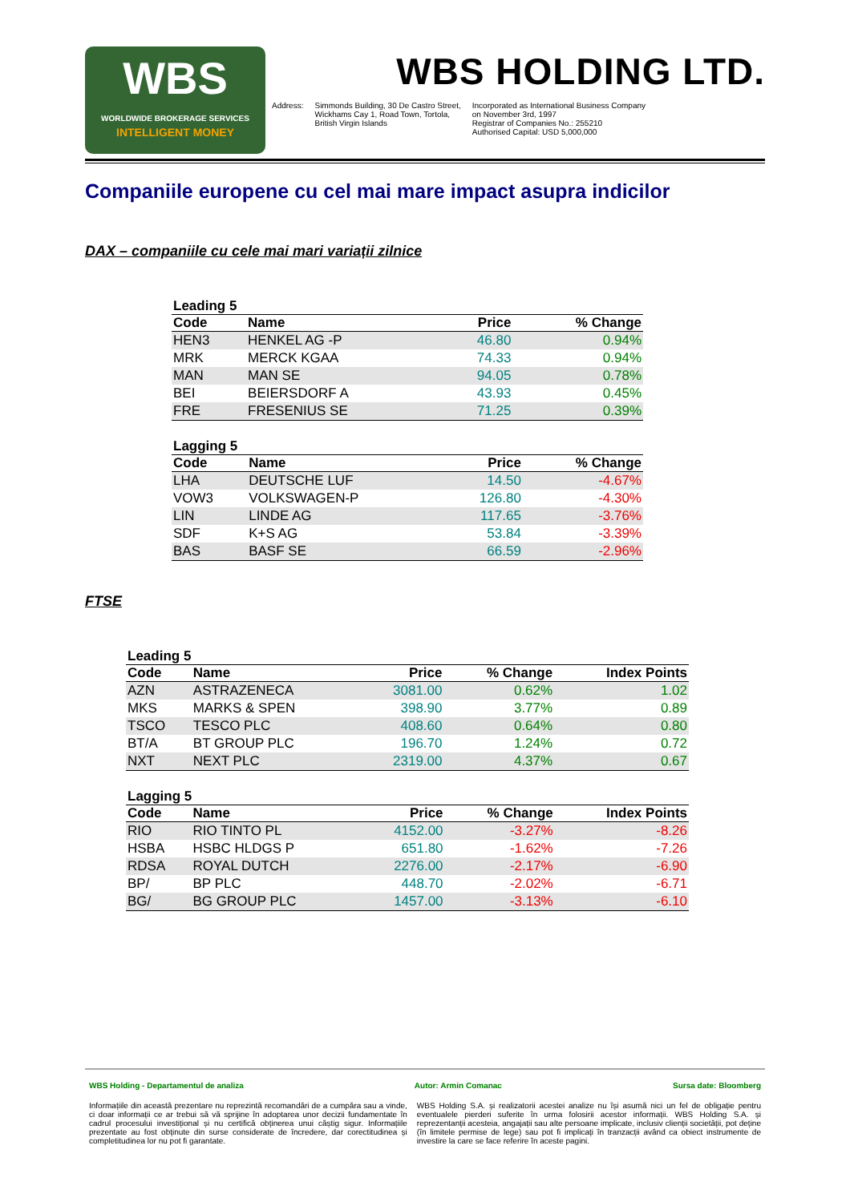WBS
WORLDWIDE BROKERAGE SERVICES
INTELLIGENT MONEY
WBS HOLDING LTD.
Address: Simmonds Building, 30 De Castro Street,
Wickhams Cay 1, Road Town, Tortola,
British Virgin Islands
Incorporated as International Business Company
on November 3rd, 1997
Registrar of Companies No.: 255210
Authorised Capital: USD 5,000,000
Companiile europene cu cel mai mare impact asupra indicilor
DAX – companiile cu cele mai mari variații zilnice
Leading 5
| Code | Name | Price | % Change |
| --- | --- | --- | --- |
| HEN3 | HENKEL AG -P | 46.80 | 0.94% |
| MRK | MERCK KGAA | 74.33 | 0.94% |
| MAN | MAN SE | 94.05 | 0.78% |
| BEI | BEIERSDORF A | 43.93 | 0.45% |
| FRE | FRESENIUS SE | 71.25 | 0.39% |
Lagging 5
| Code | Name | Price | % Change |
| --- | --- | --- | --- |
| LHA | DEUTSCHE LUF | 14.50 | -4.67% |
| VOW3 | VOLKSWAGEN-P | 126.80 | -4.30% |
| LIN | LINDE AG | 117.65 | -3.76% |
| SDF | K+S AG | 53.84 | -3.39% |
| BAS | BASF SE | 66.59 | -2.96% |
FTSE
Leading 5
| Code | Name | Price | % Change | Index Points |
| --- | --- | --- | --- | --- |
| AZN | ASTRAZENECA | 3081.00 | 0.62% | 1.02 |
| MKS | MARKS & SPEN | 398.90 | 3.77% | 0.89 |
| TSCO | TESCO PLC | 408.60 | 0.64% | 0.80 |
| BT/A | BT GROUP PLC | 196.70 | 1.24% | 0.72 |
| NXT | NEXT PLC | 2319.00 | 4.37% | 0.67 |
Lagging 5
| Code | Name | Price | % Change | Index Points |
| --- | --- | --- | --- | --- |
| RIO | RIO TINTO PL | 4152.00 | -3.27% | -8.26 |
| HSBA | HSBC HLDGS P | 651.80 | -1.62% | -7.26 |
| RDSA | ROYAL DUTCH | 2276.00 | -2.17% | -6.90 |
| BP/ | BP PLC | 448.70 | -2.02% | -6.71 |
| BG/ | BG GROUP PLC | 1457.00 | -3.13% | -6.10 |
WBS Holding - Departamentul de analiza Autor: Armin Comanac Sursa date: Bloomberg
Informațiile din această prezentare nu reprezintă recomandări de a cumpăra sau a vinde, ci doar informații ce ar trebui să vă sprijine în adoptarea unor decizii fundamentate în cadrul procesului investițional și nu certifică obținerea unui câștig sigur. Informațiile prezentate au fost obținute din surse considerate de încredere, dar corectitudinea și completitudinea lor nu pot fi garantate.
WBS Holding S.A. și realizatorii acestei analize nu își asumă nici un fel de obligație pentru eventualele pierderi suferite în urma folosirii acestor informații. WBS Holding S.A. și reprezentanții acesteia, angajații sau alte persoane implicate, inclusiv clienții societății, pot deține (în limitele permise de lege) sau pot fi implicați în tranzacții având ca obiect instrumente de investire la care se face referire în aceste pagini.